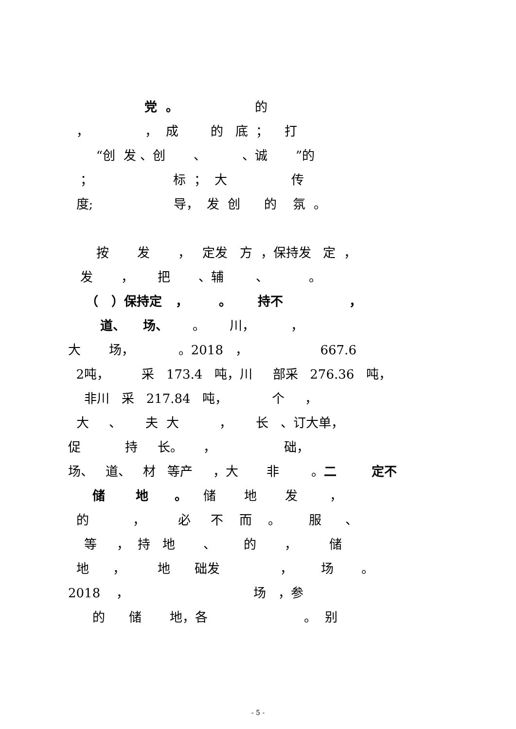党 。 的
， ， 成 的 底 ； 打
“创 发 、创 、 、诚 ”的
； 标 ； 大 传
度; 导， 发 创 的 氛 。
按 发 ， 定发 方 ，保持发 定 ，
发 ， 把 、辅 、 。
（ ）保持定 ， 。 持不 ，
道、 场、 。 川， ，
大 场， 。2018 ， 667.6
2吨， 采 173.4 吨，川 部采 276.36 吨，
非川 采 217.84 吨， 个 ，
大 、 夫 大 ， 长 、订大单，
促 持 长。 ， 础，
场、 道、 材 等产 ，大 非 。二 定不
储 地 。 储 地 发 ，
的 ， 必 不 而 。 服 、
等 ， 持 地 、 的 ， 储
地 ， 地 础发 ， 场 。
2018 ， 场 ，参
的 储 地，各 。 别
- 5 -